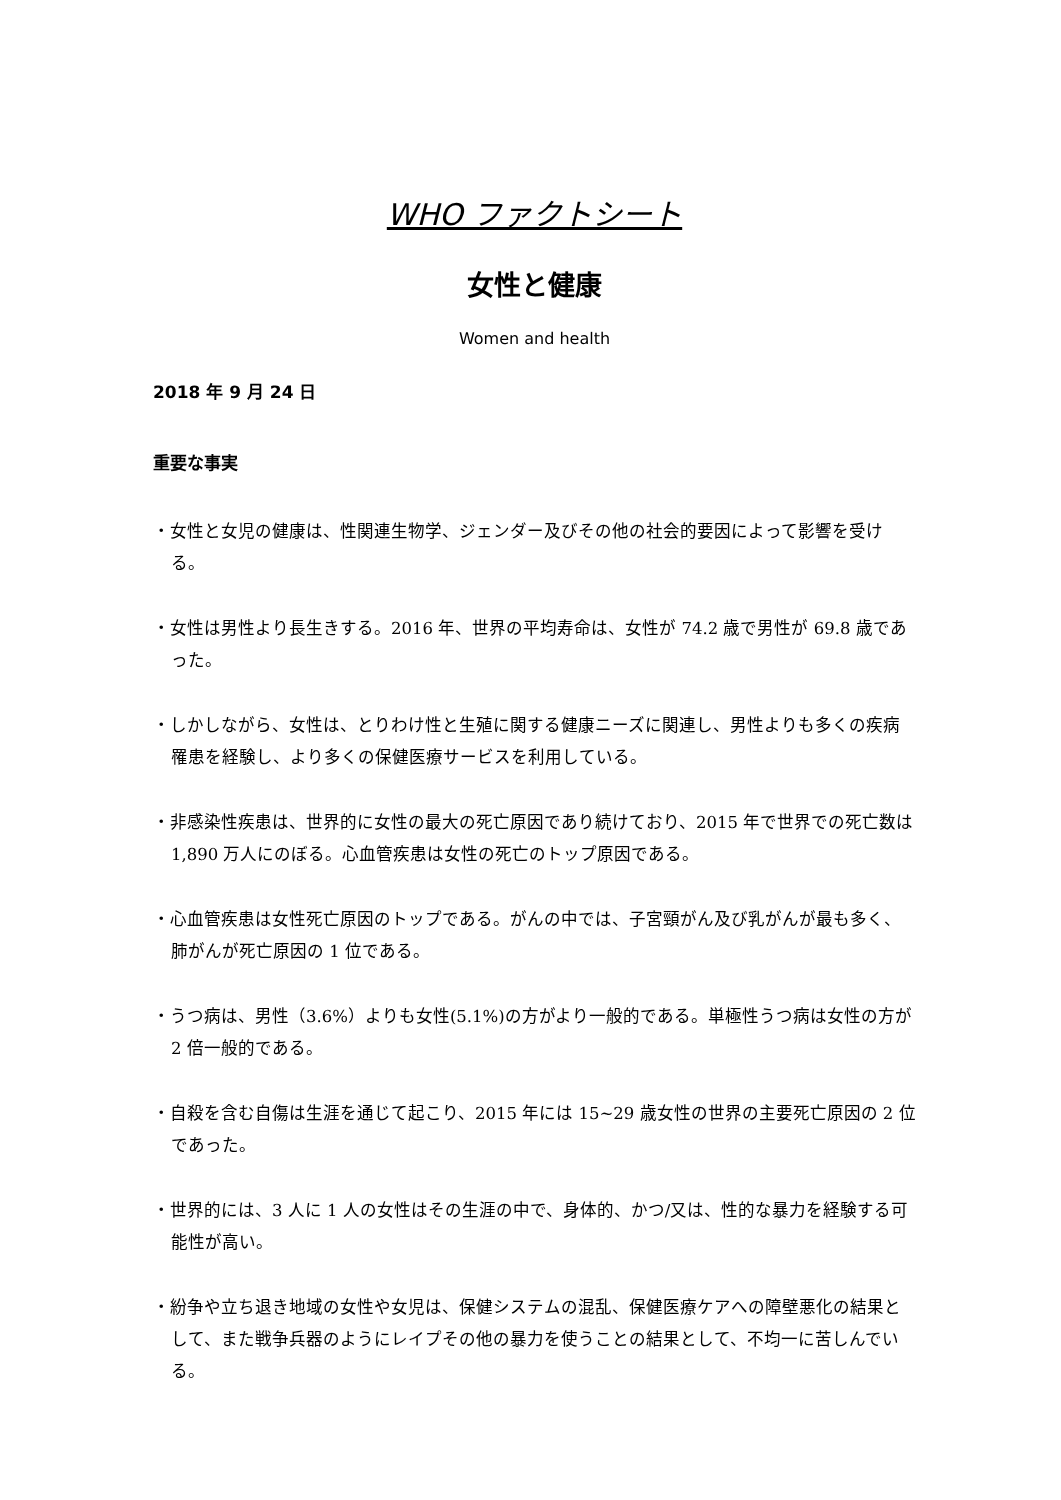WHO ファクトシート
女性と健康
Women and health
2018 年 9 月 24 日
重要な事実
・女性と女児の健康は、性関連生物学、ジェンダー及びその他の社会的要因によって影響を受ける。
・女性は男性より長生きする。2016 年、世界の平均寿命は、女性が 74.2 歳で男性が 69.8 歳であった。
・しかしながら、女性は、とりわけ性と生殖に関する健康ニーズに関連し、男性よりも多くの疾病罹患を経験し、より多くの保健医療サービスを利用している。
・非感染性疾患は、世界的に女性の最大の死亡原因であり続けており、2015 年で世界での死亡数は 1,890 万人にのぼる。心血管疾患は女性の死亡のトップ原因である。
・心血管疾患は女性死亡原因のトップである。がんの中では、子宮頸がん及び乳がんが最も多く、肺がんが死亡原因の 1 位である。
・うつ病は、男性（3.6%）よりも女性(5.1%)の方がより一般的である。単極性うつ病は女性の方が 2 倍一般的である。
・自殺を含む自傷は生涯を通じて起こり、2015 年には 15~29 歳女性の世界の主要死亡原因の 2 位であった。
・世界的には、3 人に 1 人の女性はその生涯の中で、身体的、かつ/又は、性的な暴力を経験する可能性が高い。
・紛争や立ち退き地域の女性や女児は、保健システムの混乱、保健医療ケアへの障壁悪化の結果として、また戦争兵器のようにレイプその他の暴力を使うことの結果として、不均一に苦しんでいる。